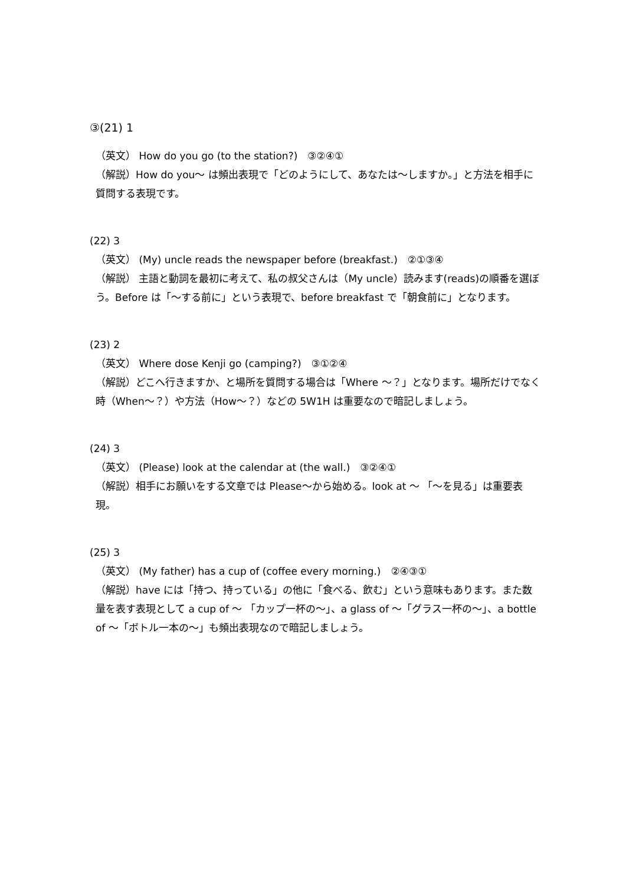③(21) 1
（英文） How do you go (to the station?)　③②④①
（解説）How do you～ は頻出表現で「どのようにして、あなたは～しますか。」と方法を相手に質問する表現です。
(22) 3
（英文） (My) uncle reads the newspaper before (breakfast.)　②①③④
（解説） 主語と動詞を最初に考えて、私の叔父さんは（My uncle）読みます(reads)の順番を選ぼう。Before は「～する前に」という表現で、before breakfast で「朝食前に」となります。
(23) 2
（英文） Where dose Kenji go (camping?)　③①②④
（解説）どこへ行きますか、と場所を質問する場合は「Where ～？」となります。場所だけでなく時（When～？）や方法（How～？）などの 5W1H は重要なので暗記しましょう。
(24) 3
（英文） (Please) look at the calendar at (the wall.)　③②④①
（解説）相手にお願いをする文章では Please～から始める。look at ～ 「～を見る」は重要表現。
(25) 3
（英文） (My father) has a cup of (coffee every morning.)　②④③①
（解説）have には「持つ、持っている」の他に「食べる、飲む」という意味もあります。また数量を表す表現として a cup of ～ 「カップ一杯の～」、a glass of ～「グラス一杯の～」、a bottle of ～「ボトル一本の～」も頻出表現なので暗記しましょう。